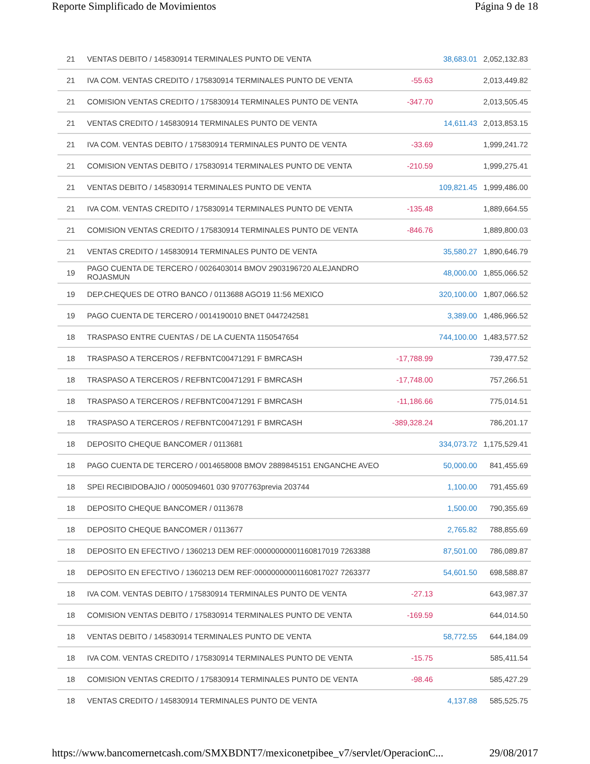Reporte Simplificado de Movimientos Página 9 de 18
| 21 | VENTAS DEBITO / 145830914 TERMINALES PUNTO DE VENTA | | 38,683.01 | 2,052,132.83 |
| 21 | IVA COM. VENTAS CREDITO / 175830914 TERMINALES PUNTO DE VENTA | -55.63 | | 2,013,449.82 |
| 21 | COMISION VENTAS CREDITO / 175830914 TERMINALES PUNTO DE VENTA | -347.70 | | 2,013,505.45 |
| 21 | VENTAS CREDITO / 145830914 TERMINALES PUNTO DE VENTA | | 14,611.43 | 2,013,853.15 |
| 21 | IVA COM. VENTAS DEBITO / 175830914 TERMINALES PUNTO DE VENTA | -33.69 | | 1,999,241.72 |
| 21 | COMISION VENTAS DEBITO / 175830914 TERMINALES PUNTO DE VENTA | -210.59 | | 1,999,275.41 |
| 21 | VENTAS DEBITO / 145830914 TERMINALES PUNTO DE VENTA | | 109,821.45 | 1,999,486.00 |
| 21 | IVA COM. VENTAS CREDITO / 175830914 TERMINALES PUNTO DE VENTA | -135.48 | | 1,889,664.55 |
| 21 | COMISION VENTAS CREDITO / 175830914 TERMINALES PUNTO DE VENTA | -846.76 | | 1,889,800.03 |
| 21 | VENTAS CREDITO / 145830914 TERMINALES PUNTO DE VENTA | | 35,580.27 | 1,890,646.79 |
| 19 | PAGO CUENTA DE TERCERO / 0026403014 BMOV 2903196720 ALEJANDRO ROJASMUN | | 48,000.00 | 1,855,066.52 |
| 19 | DEP.CHEQUES DE OTRO BANCO / 0113688 AGO19 11:56 MEXICO | | 320,100.00 | 1,807,066.52 |
| 19 | PAGO CUENTA DE TERCERO / 0014190010 BNET 0447242581 | | 3,389.00 | 1,486,966.52 |
| 18 | TRASPASO ENTRE CUENTAS / DE LA CUENTA 1150547654 | | 744,100.00 | 1,483,577.52 |
| 18 | TRASPASO A TERCEROS / REFBNTC00471291 F BMRCASH | -17,788.99 | | 739,477.52 |
| 18 | TRASPASO A TERCEROS / REFBNTC00471291 F BMRCASH | -17,748.00 | | 757,266.51 |
| 18 | TRASPASO A TERCEROS / REFBNTC00471291 F BMRCASH | -11,186.66 | | 775,014.51 |
| 18 | TRASPASO A TERCEROS / REFBNTC00471291 F BMRCASH | -389,328.24 | | 786,201.17 |
| 18 | DEPOSITO CHEQUE BANCOMER / 0113681 | | 334,073.72 | 1,175,529.41 |
| 18 | PAGO CUENTA DE TERCERO / 0014658008 BMOV 2889845151 ENGANCHE AVEO | | 50,000.00 | 841,455.69 |
| 18 | SPEI RECIBIDOBAJIO / 0005094601 030 9707763previa 203744 | | 1,100.00 | 791,455.69 |
| 18 | DEPOSITO CHEQUE BANCOMER / 0113678 | | 1,500.00 | 790,355.69 |
| 18 | DEPOSITO CHEQUE BANCOMER / 0113677 | | 2,765.82 | 788,855.69 |
| 18 | DEPOSITO EN EFECTIVO / 1360213 DEM REF:00000000001160817019 7263388 | | 87,501.00 | 786,089.87 |
| 18 | DEPOSITO EN EFECTIVO / 1360213 DEM REF:00000000001160817027 7263377 | | 54,601.50 | 698,588.87 |
| 18 | IVA COM. VENTAS DEBITO / 175830914 TERMINALES PUNTO DE VENTA | -27.13 | | 643,987.37 |
| 18 | COMISION VENTAS DEBITO / 175830914 TERMINALES PUNTO DE VENTA | -169.59 | | 644,014.50 |
| 18 | VENTAS DEBITO / 145830914 TERMINALES PUNTO DE VENTA | | 58,772.55 | 644,184.09 |
| 18 | IVA COM. VENTAS CREDITO / 175830914 TERMINALES PUNTO DE VENTA | -15.75 | | 585,411.54 |
| 18 | COMISION VENTAS CREDITO / 175830914 TERMINALES PUNTO DE VENTA | -98.46 | | 585,427.29 |
| 18 | VENTAS CREDITO / 145830914 TERMINALES PUNTO DE VENTA | | 4,137.88 | 585,525.75 |
https://www.bancomernetcash.com/SMXBDNT7/mexiconetpibee_v7/servlet/OperacionC... 29/08/2017